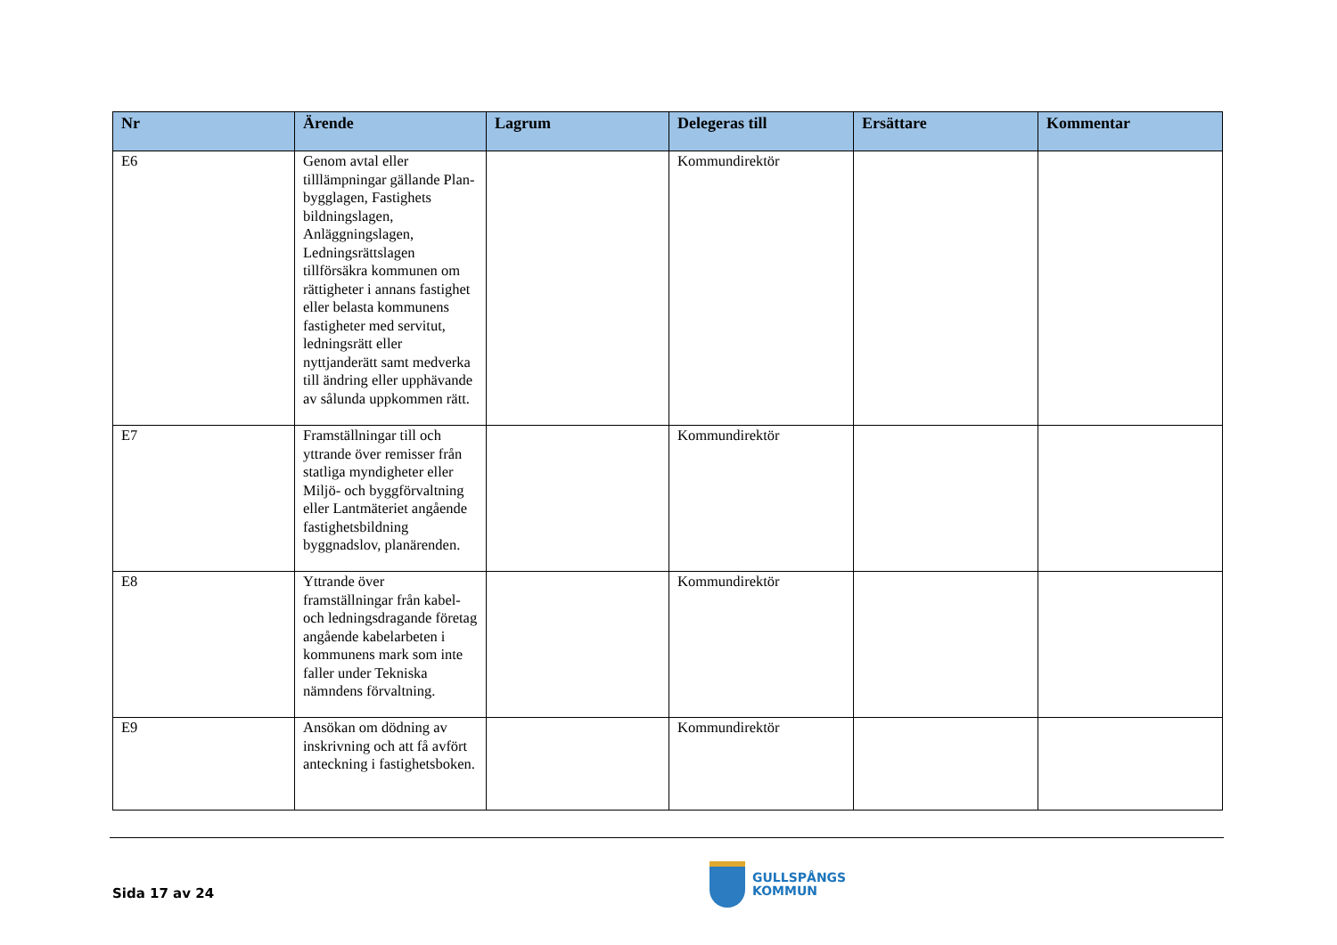| Nr | Ärende | Lagrum | Delegeras till | Ersättare | Kommentar |
| --- | --- | --- | --- | --- | --- |
| E6 | Genom avtal eller tilllämpningar gällande Plan- bygglagen, Fastighets bildningslagen, Anläggningslagen, Ledningsrättslagen tillförsäkra kommunen om rättigheter i annans fastighet eller belasta kommunens fastigheter med servitut, ledningsrätt eller nyttjanderätt samt medverka till ändring eller upphävande av sålunda uppkommen rätt. | | Kommundirektör | | |
| E7 | Framställningar till och yttrande över remisser från statliga myndigheter eller Miljö- och byggförvaltning eller Lantmäteriet angående fastighetsbildning byggnadslov, planärenden. | | Kommundirektör | | |
| E8 | Yttrande över framställningar från kabel- och ledningsdragande företag angående kabelarbeten i kommunens mark som inte faller under Tekniska nämndens förvaltning. | | Kommundirektör | | |
| E9 | Ansökan om dödning av inskrivning och att få avfört anteckning i fastighetsboken. | | Kommundirektör | | |
Sida 17 av 24
GULLSPÅNGS
KOMMUN